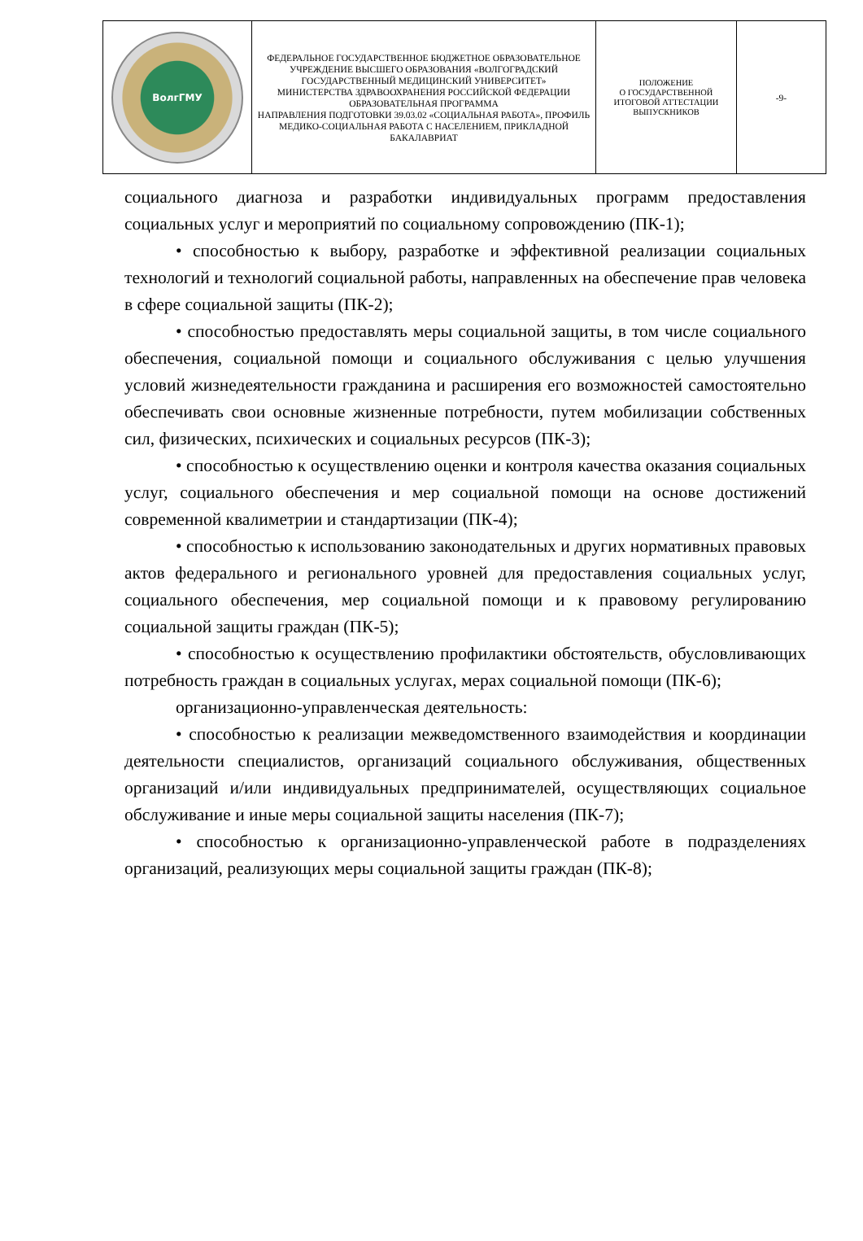| ВолгГМУ | ФЕДЕРАЛЬНОЕ ГОСУДАРСТВЕННОЕ БЮДЖЕТНОЕ ОБРАЗОВАТЕЛЬНОЕ УЧРЕЖДЕНИЕ ВЫСШЕГО ОБРАЗОВАНИЯ «ВОЛГОГРАДСКИЙ ГОСУДАРСТВЕННЫЙ МЕДИЦИНСКИЙ УНИВЕРСИТЕТ» МИНИСТЕРСТВА ЗДРАВООХРАНЕНИЯ РОССИЙСКОЙ ФЕДЕРАЦИИ ОБРАЗОВАТЕЛЬНАЯ ПРОГРАММА НАПРАВЛЕНИЯ ПОДГОТОВКИ 39.03.02 «СОЦИАЛЬНАЯ РАБОТА», ПРОФИЛЬ МЕДИКО-СОЦИАЛЬНАЯ РАБОТА С НАСЕЛЕНИЕМ, ПРИКЛАДНОЙ БАКАЛАВРИАТ | ПОЛОЖЕНИЕ О ГОСУДАРСТВЕННОЙ ИТОГОВОЙ АТТЕСТАЦИИ ВЫПУСКНИКОВ | -9- |
социального диагноза и разработки индивидуальных программ предоставления социальных услуг и мероприятий по социальному сопровождению (ПК-1);
• способностью к выбору, разработке и эффективной реализации социальных технологий и технологий социальной работы, направленных на обеспечение прав человека в сфере социальной защиты (ПК-2);
• способностью предоставлять меры социальной защиты, в том числе социального обеспечения, социальной помощи и социального обслуживания с целью улучшения условий жизнедеятельности гражданина и расширения его возможностей самостоятельно обеспечивать свои основные жизненные потребности, путем мобилизации собственных сил, физических, психических и социальных ресурсов (ПК-3);
• способностью к осуществлению оценки и контроля качества оказания социальных услуг, социального обеспечения и мер социальной помощи на основе достижений современной квалиметрии и стандартизации (ПК-4);
• способностью к использованию законодательных и других нормативных правовых актов федерального и регионального уровней для предоставления социальных услуг, социального обеспечения, мер социальной помощи и к правовому регулированию социальной защиты граждан (ПК-5);
• способностью к осуществлению профилактики обстоятельств, обусловливающих потребность граждан в социальных услугах, мерах социальной помощи (ПК-6);
организационно-управленческая деятельность:
• способностью к реализации межведомственного взаимодействия и координации деятельности специалистов, организаций социального обслуживания, общественных организаций и/или индивидуальных предпринимателей, осуществляющих социальное обслуживание и иные меры социальной защиты населения (ПК-7);
• способностью к организационно-управленческой работе в подразделениях организаций, реализующих меры социальной защиты граждан (ПК-8);